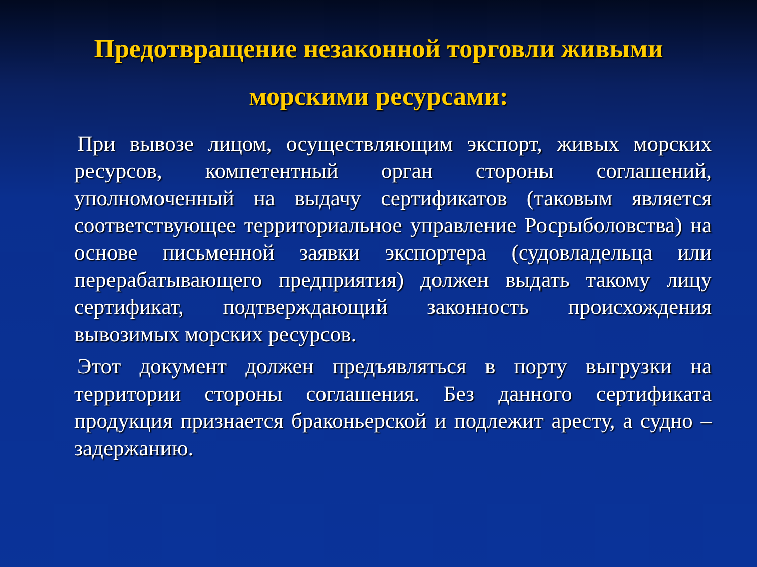Предотвращение незаконной торговли живыми морскими ресурсами:
При вывозе лицом, осуществляющим экспорт, живых морских ресурсов, компетентный орган стороны соглашений, уполномоченный на выдачу сертификатов (таковым является соответствующее территориальное управление Росрыболовства) на основе письменной заявки экспортера (судовладельца или перерабатывающего предприятия) должен выдать такому лицу сертификат, подтверждающий законность происхождения вывозимых морских ресурсов.
Этот документ должен предъявляться в порту выгрузки на территории стороны соглашения. Без данного сертификата продукция признается браконьерской и подлежит аресту, а судно – задержанию.